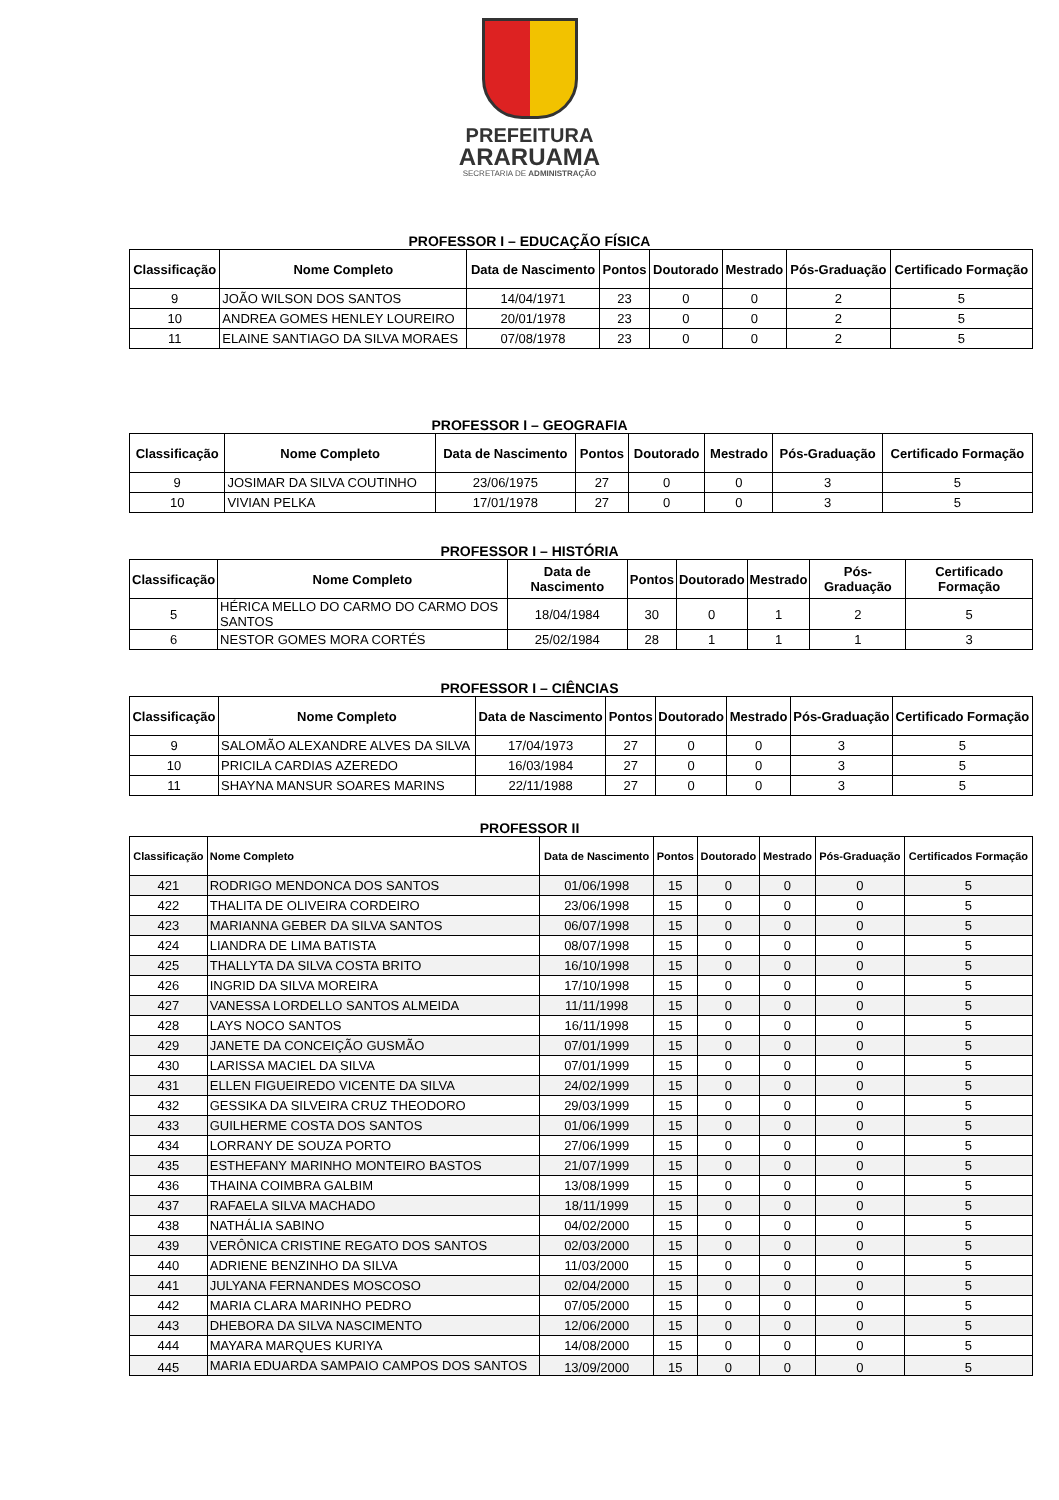PREFEITURA
ARARUAMA
SECRETARIA DE ADMINISTRAÇÃO
PROFESSOR I – EDUCAÇÃO FÍSICA
| Classificação | Nome Completo | Data de Nascimento | Pontos | Doutorado | Mestrado | Pós-Graduação | Certificado Formação |
| --- | --- | --- | --- | --- | --- | --- | --- |
| 9 | JOÃO WILSON DOS SANTOS | 14/04/1971 | 23 | 0 | 0 | 2 | 5 |
| 10 | ANDREA GOMES HENLEY LOUREIRO | 20/01/1978 | 23 | 0 | 0 | 2 | 5 |
| 11 | ELAINE SANTIAGO DA SILVA MORAES | 07/08/1978 | 23 | 0 | 0 | 2 | 5 |
PROFESSOR I – GEOGRAFIA
| Classificação | Nome Completo | Data de Nascimento | Pontos | Doutorado | Mestrado | Pós-Graduação | Certificado Formação |
| --- | --- | --- | --- | --- | --- | --- | --- |
| 9 | JOSIMAR DA SILVA COUTINHO | 23/06/1975 | 27 | 0 | 0 | 3 | 5 |
| 10 | VIVIAN PELKA | 17/01/1978 | 27 | 0 | 0 | 3 | 5 |
PROFESSOR I – HISTÓRIA
| Classificação | Nome Completo | Data de Nascimento | Pontos | Doutorado | Mestrado | Pós-Graduação | Certificado Formação |
| --- | --- | --- | --- | --- | --- | --- | --- |
| 5 | HÉRICA MELLO DO CARMO DO CARMO DOS SANTOS | 18/04/1984 | 30 | 0 | 1 | 2 | 5 |
| 6 | NESTOR GOMES MORA CORTÉS | 25/02/1984 | 28 | 1 | 1 | 1 | 3 |
PROFESSOR I – CIÊNCIAS
| Classificação | Nome Completo | Data de Nascimento | Pontos | Doutorado | Mestrado | Pós-Graduação | Certificado Formação |
| --- | --- | --- | --- | --- | --- | --- | --- |
| 9 | SALOMÃO ALEXANDRE ALVES DA SILVA | 17/04/1973 | 27 | 0 | 0 | 3 | 5 |
| 10 | PRICILA CARDIAS AZEREDO | 16/03/1984 | 27 | 0 | 0 | 3 | 5 |
| 11 | SHAYNA MANSUR SOARES MARINS | 22/11/1988 | 27 | 0 | 0 | 3 | 5 |
PROFESSOR II
| Classificação | Nome Completo | Data de Nascimento | Pontos | Doutorado | Mestrado | Pós-Graduação | Certificados Formação |
| --- | --- | --- | --- | --- | --- | --- | --- |
| 421 | RODRIGO MENDONCA DOS SANTOS | 01/06/1998 | 15 | 0 | 0 | 0 | 5 |
| 422 | THALITA DE OLIVEIRA CORDEIRO | 23/06/1998 | 15 | 0 | 0 | 0 | 5 |
| 423 | MARIANNA GEBER DA SILVA SANTOS | 06/07/1998 | 15 | 0 | 0 | 0 | 5 |
| 424 | LIANDRA DE LIMA BATISTA | 08/07/1998 | 15 | 0 | 0 | 0 | 5 |
| 425 | THALLYTA DA SILVA COSTA BRITO | 16/10/1998 | 15 | 0 | 0 | 0 | 5 |
| 426 | INGRID DA SILVA MOREIRA | 17/10/1998 | 15 | 0 | 0 | 0 | 5 |
| 427 | VANESSA LORDELLO SANTOS ALMEIDA | 11/11/1998 | 15 | 0 | 0 | 0 | 5 |
| 428 | LAYS NOCO SANTOS | 16/11/1998 | 15 | 0 | 0 | 0 | 5 |
| 429 | JANETE DA CONCEIÇÃO GUSMÃO | 07/01/1999 | 15 | 0 | 0 | 0 | 5 |
| 430 | LARISSA MACIEL DA SILVA | 07/01/1999 | 15 | 0 | 0 | 0 | 5 |
| 431 | ELLEN FIGUEIREDO VICENTE DA SILVA | 24/02/1999 | 15 | 0 | 0 | 0 | 5 |
| 432 | GESSIKA DA SILVEIRA CRUZ THEODORO | 29/03/1999 | 15 | 0 | 0 | 0 | 5 |
| 433 | GUILHERME COSTA DOS SANTOS | 01/06/1999 | 15 | 0 | 0 | 0 | 5 |
| 434 | LORRANY DE SOUZA PORTO | 27/06/1999 | 15 | 0 | 0 | 0 | 5 |
| 435 | ESTHEFANY MARINHO MONTEIRO BASTOS | 21/07/1999 | 15 | 0 | 0 | 0 | 5 |
| 436 | THAINA COIMBRA GALBIM | 13/08/1999 | 15 | 0 | 0 | 0 | 5 |
| 437 | RAFAELA SILVA MACHADO | 18/11/1999 | 15 | 0 | 0 | 0 | 5 |
| 438 | NATHÁLIA SABINO | 04/02/2000 | 15 | 0 | 0 | 0 | 5 |
| 439 | VERÔNICA CRISTINE REGATO DOS SANTOS | 02/03/2000 | 15 | 0 | 0 | 0 | 5 |
| 440 | ADRIENE BENZINHO DA SILVA | 11/03/2000 | 15 | 0 | 0 | 0 | 5 |
| 441 | JULYANA FERNANDES MOSCOSO | 02/04/2000 | 15 | 0 | 0 | 0 | 5 |
| 442 | MARIA CLARA MARINHO PEDRO | 07/05/2000 | 15 | 0 | 0 | 0 | 5 |
| 443 | DHEBORA DA SILVA NASCIMENTO | 12/06/2000 | 15 | 0 | 0 | 0 | 5 |
| 444 | MAYARA MARQUES KURIYA | 14/08/2000 | 15 | 0 | 0 | 0 | 5 |
| 445 | MARIA EDUARDA SAMPAIO CAMPOS DOS SANTOS | 13/09/2000 | 15 | 0 | 0 | 0 | 5 |